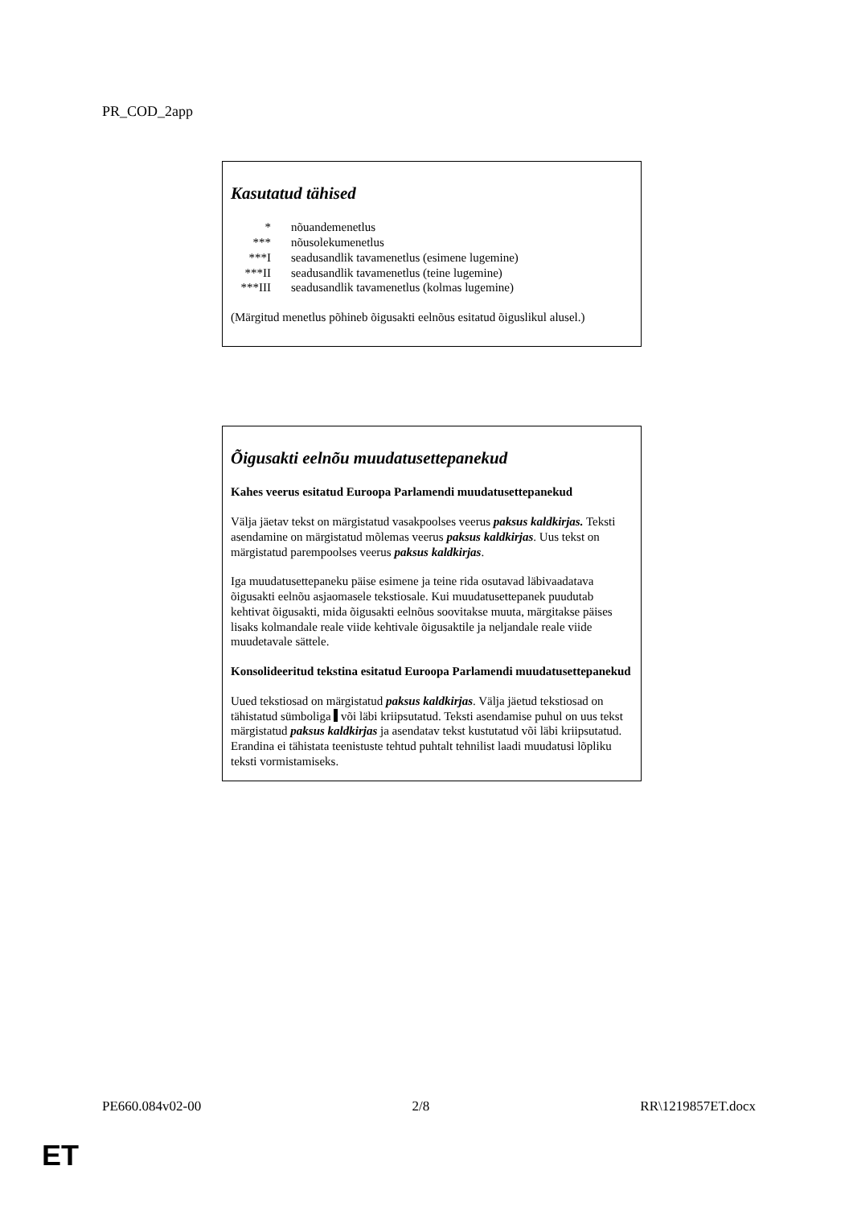PR_COD_2app
Kasutatud tähised
| * | nõuandemenetlus |
| *** | nõusolekumenetlus |
| ***I | seadusandlik tavamenetlus (esimene lugemine) |
| ***II | seadusandlik tavamenetlus (teine lugemine) |
| ***III | seadusandlik tavamenetlus (kolmas lugemine) |
(Märgitud menetlus põhineb õigusakti eelnõus esitatud õiguslikul alusel.)
Õigusakti eelnõu muudatusettepanekud
Kahes veerus esitatud Euroopa Parlamendi muudatusettepanekud
Välja jäetav tekst on märgistatud vasakpoolses veerus paksus kaldkirjas. Teksti asendamine on märgistatud mõlemas veerus paksus kaldkirjas. Uus tekst on märgistatud parempoolses veerus paksus kaldkirjas.
Iga muudatusettepaneku päise esimene ja teine rida osutavad läbivaadatava õigusakti eelnõu asjaomasele tekstiosale. Kui muudatusettepanek puudutab kehtivat õigusakti, mida õigusakti eelnõus soovitakse muuta, märgitakse päises lisaks kolmandale reale viide kehtivale õigusaktile ja neljandale reale viide muudetavale sättele.
Konsolideeritud tekstina esitatud Euroopa Parlamendi muudatusettepanekud
Uued tekstiosad on märgistatud paksus kaldkirjas. Välja jäetud tekstiosad on tähistatud sümboliga või läbi kriipsutatud. Teksti asendamise puhul on uus tekst märgistatud paksus kaldkirjas ja asendatav tekst kustutatud või läbi kriipsutatud.
Erandina ei tähistata teenistuste tehtud puhtalt tehnilist laadi muudatusi lõpliku teksti vormistamiseks.
PE660.084v02-00 2/8 RR\1219857ET.docx
ET